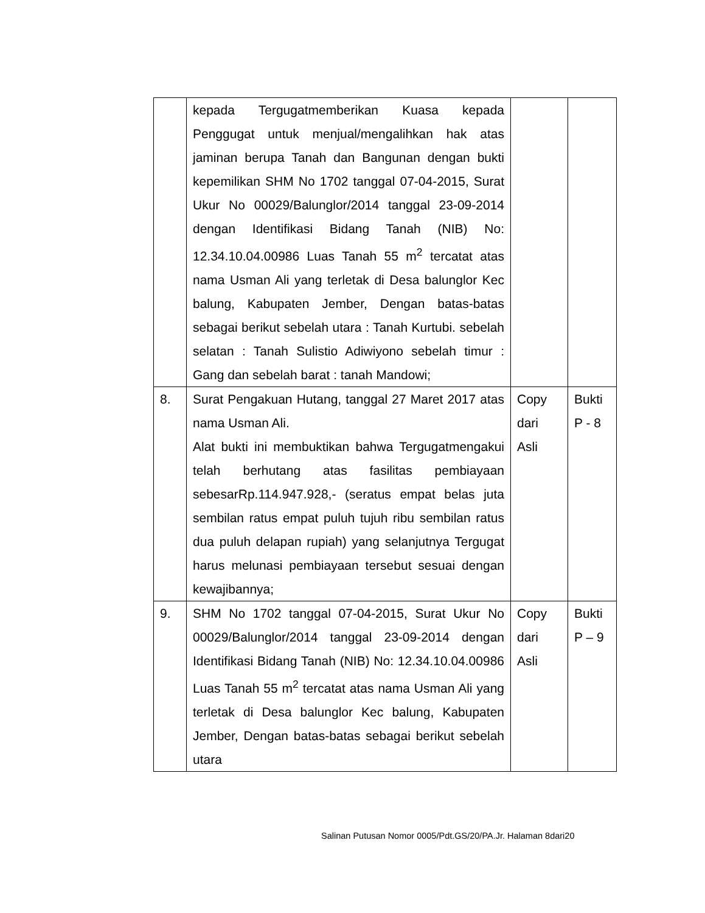| | kepada Tergugatmemberikan Kuasa kepada Penggugat untuk menjual/mengalihkan hak atas jaminan berupa Tanah dan Bangunan dengan bukti kepemilikan SHM No 1702 tanggal 07-04-2015, Surat Ukur No 00029/Balunglor/2014 tanggal 23-09-2014 dengan Identifikasi Bidang Tanah (NIB) No: 12.34.10.04.00986 Luas Tanah 55 m<sup>2</sup> tercatat atas nama Usman Ali yang terletak di Desa balunglor Kec balung, Kabupaten Jember, Dengan batas-batas sebagai berikut sebelah utara : Tanah Kurtubi. sebelah selatan : Tanah Sulistio Adiwiyono sebelah timur : Gang dan sebelah barat : tanah Mandowi; | | |
| 8. | Surat Pengakuan Hutang, tanggal 27 Maret 2017 atas nama Usman Ali. Alat bukti ini membuktikan bahwa Tergugatmengakui telah berhutang atas fasilitas pembiayaan sebesarRp.114.947.928,- (seratus empat belas juta sembilan ratus empat puluh tujuh ribu sembilan ratus dua puluh delapan rupiah) yang selanjutnya Tergugat harus melunasi pembiayaan tersebut sesuai dengan kewajibannya; | Copy dari Asli | Bukti P - 8 |
| 9. | SHM No 1702 tanggal 07-04-2015, Surat Ukur No 00029/Balunglor/2014 tanggal 23-09-2014 dengan Identifikasi Bidang Tanah (NIB) No: 12.34.10.04.00986 Luas Tanah 55 m<sup>2</sup> tercatat atas nama Usman Ali yang terletak di Desa balunglor Kec balung, Kabupaten Jember, Dengan batas-batas sebagai berikut sebelah utara | Copy dari Asli | Bukti P – 9 |
Salinan Putusan Nomor 0005/Pdt.GS/20/PA.Jr. Halaman 8dari20